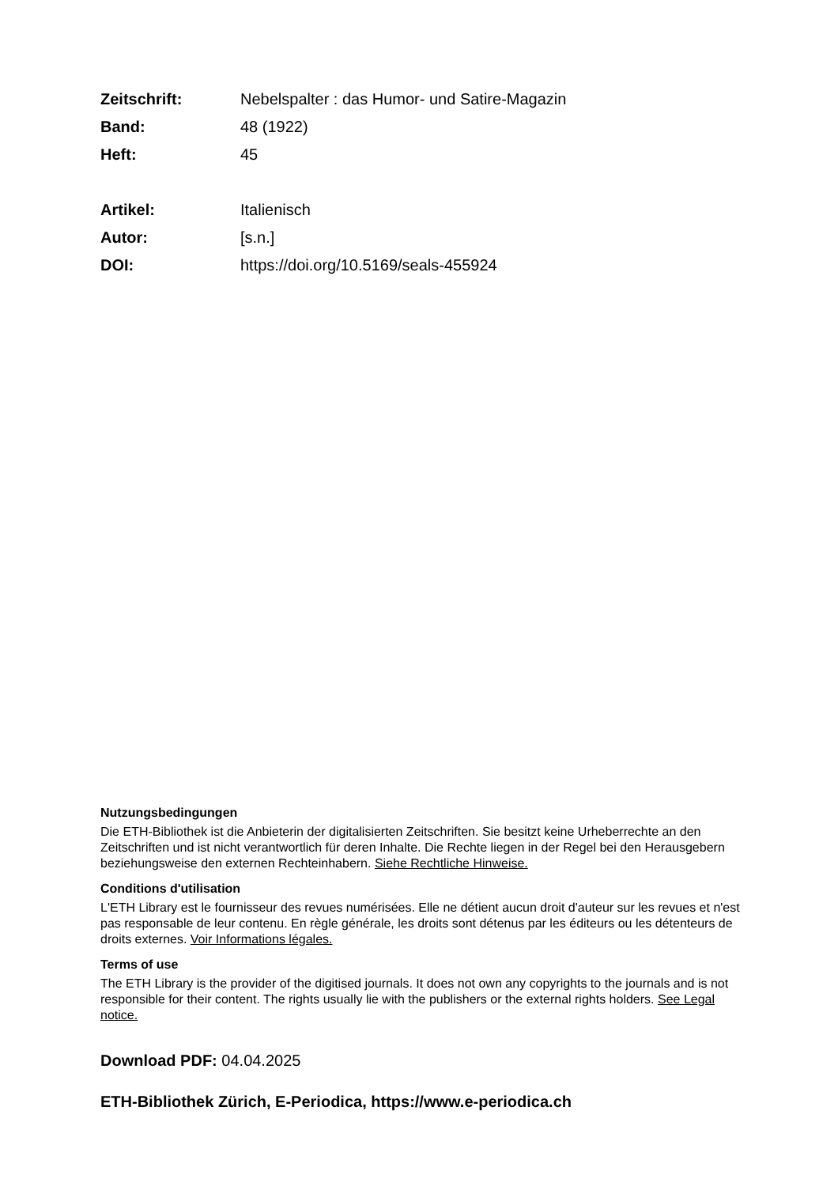Zeitschrift: Nebelspalter : das Humor- und Satire-Magazin
Band: 48 (1922)
Heft: 45
Artikel: Italienisch
Autor: [s.n.]
DOI: https://doi.org/10.5169/seals-455924
Nutzungsbedingungen
Die ETH-Bibliothek ist die Anbieterin der digitalisierten Zeitschriften. Sie besitzt keine Urheberrechte an den Zeitschriften und ist nicht verantwortlich für deren Inhalte. Die Rechte liegen in der Regel bei den Herausgebern beziehungsweise den externen Rechteinhabern. Siehe Rechtliche Hinweise.
Conditions d'utilisation
L'ETH Library est le fournisseur des revues numérisées. Elle ne détient aucun droit d'auteur sur les revues et n'est pas responsable de leur contenu. En règle générale, les droits sont détenus par les éditeurs ou les détenteurs de droits externes. Voir Informations légales.
Terms of use
The ETH Library is the provider of the digitised journals. It does not own any copyrights to the journals and is not responsible for their content. The rights usually lie with the publishers or the external rights holders. See Legal notice.
Download PDF: 04.04.2025
ETH-Bibliothek Zürich, E-Periodica, https://www.e-periodica.ch